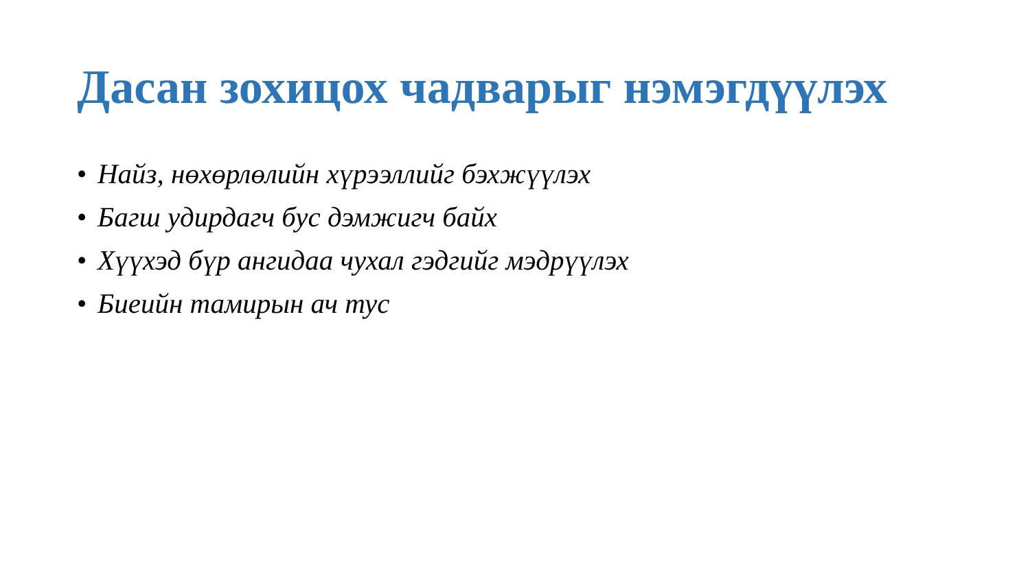Дасан зохицох чадварыг нэмэгдүүлэх
• Найз, нөхөрлөлийн хүрээллийг бэхжүүлэх
• Багш удирдагч бус дэмжигч байх
• Хүүхэд бүр ангидаа чухал гэдгийг мэдрүүлэх
• Биеийн тамирын ач тус